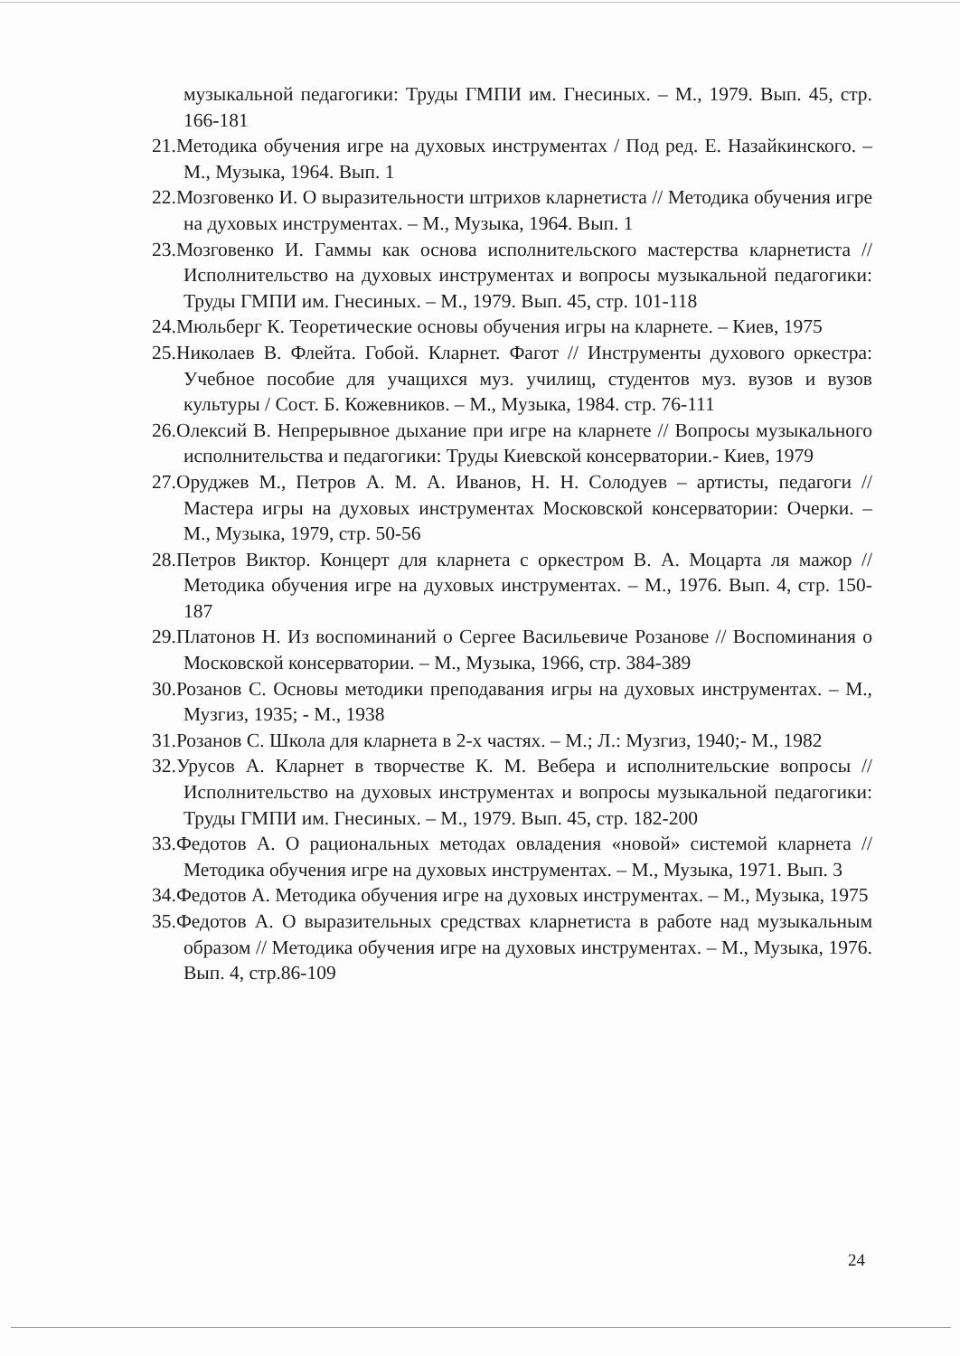музыкальной педагогики: Труды ГМПИ им. Гнесиных. – М., 1979. Вып. 45, стр. 166-181
21.Методика обучения игре на духовых инструментах / Под ред. Е. Назайкинского. – М., Музыка, 1964. Вып. 1
22.Мозговенко И. О выразительности штрихов кларнетиста // Методика обучения игре на духовых инструментах. – М., Музыка, 1964. Вып. 1
23.Мозговенко И. Гаммы как основа исполнительского мастерства кларнетиста // Исполнительство на духовых инструментах и вопросы музыкальной педагогики: Труды ГМПИ им. Гнесиных. – М., 1979. Вып. 45, стр. 101-118
24.Мюльберг К. Теоретические основы обучения игры на кларнете. – Киев, 1975
25.Николаев В. Флейта. Гобой. Кларнет. Фагот // Инструменты духового оркестра: Учебное пособие для учащихся муз. училищ, студентов муз. вузов и вузов культуры / Сост. Б. Кожевников. – М., Музыка, 1984. стр. 76-111
26.Олексий В. Непрерывное дыхание при игре на кларнете // Вопросы музыкального исполнительства и педагогики: Труды Киевской консерватории.- Киев, 1979
27.Оруджев М., Петров А. М. А. Иванов, Н. Н. Солодуев – артисты, педагоги // Мастера игры на духовых инструментах Московской консерватории: Очерки. – М., Музыка, 1979, стр. 50-56
28.Петров Виктор. Концерт для кларнета с оркестром В. А. Моцарта ля мажор // Методика обучения игре на духовых инструментах. – М., 1976. Вып. 4, стр. 150-187
29.Платонов Н. Из воспоминаний о Сергее Васильевиче Розанове // Воспоминания о Московской консерватории. – М., Музыка, 1966, стр. 384-389
30.Розанов С. Основы методики преподавания игры на духовых инструментах. – М., Музгиз, 1935; - М., 1938
31.Розанов С. Школа для кларнета в 2-х частях. – М.; Л.: Музгиз, 1940;- М., 1982
32.Урусов А. Кларнет в творчестве К. М. Вебера и исполнительские вопросы // Исполнительство на духовых инструментах и вопросы музыкальной педагогики: Труды ГМПИ им. Гнесиных. – М., 1979. Вып. 45, стр. 182-200
33.Федотов А. О рациональных методах овладения «новой» системой кларнета // Методика обучения игре на духовых инструментах. – М., Музыка, 1971. Вып. 3
34.Федотов А. Методика обучения игре на духовых инструментах. – М., Музыка, 1975
35.Федотов А. О выразительных средствах кларнетиста в работе над музыкальным образом // Методика обучения игре на духовых инструментах. – М., Музыка, 1976. Вып. 4, стр.86-109
24